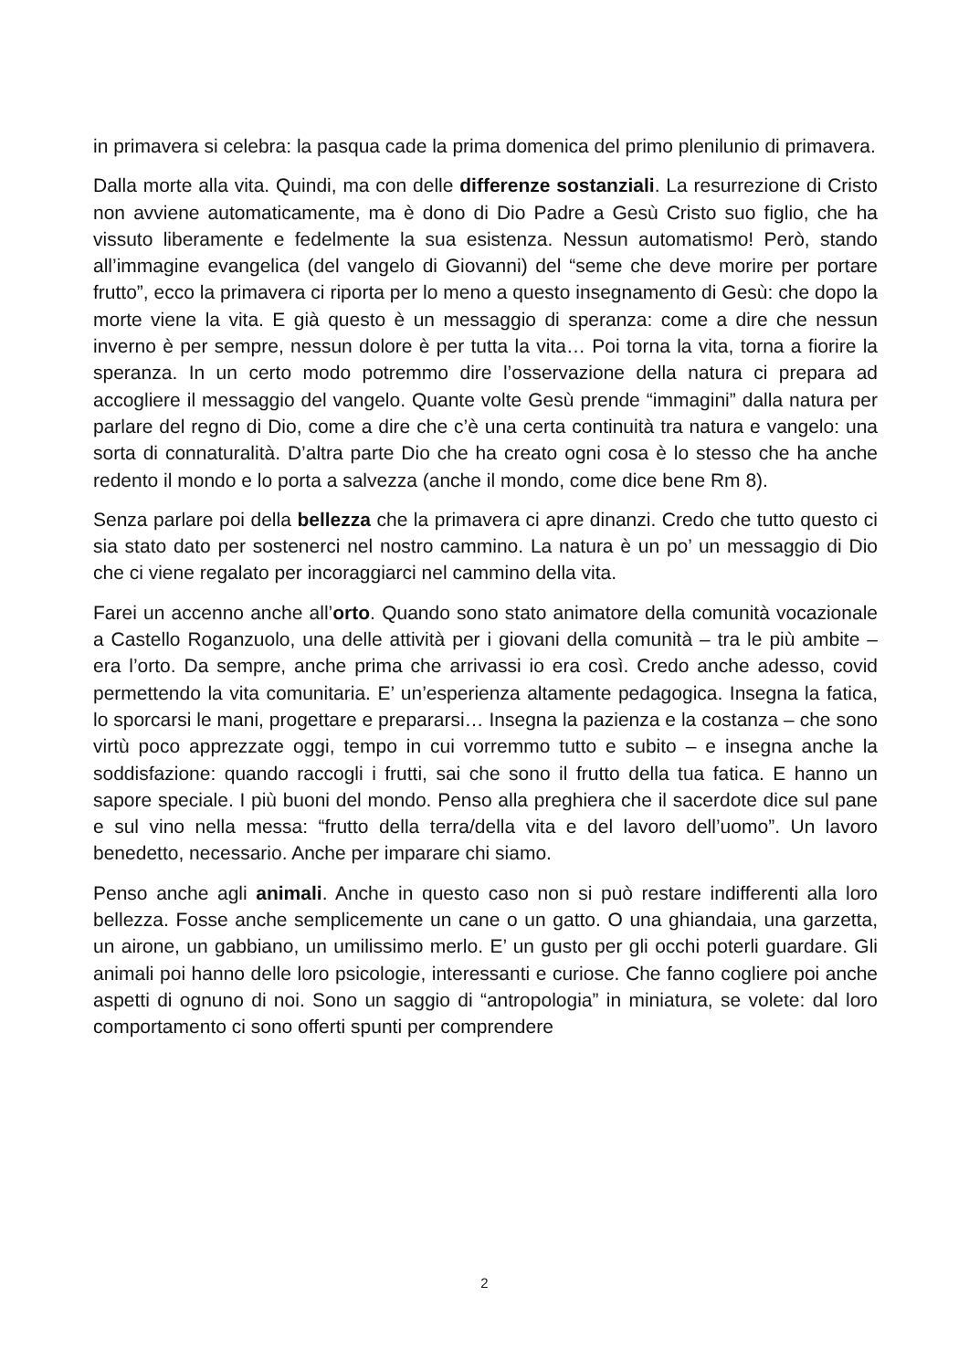in primavera si celebra: la pasqua cade la prima domenica del primo plenilunio di primavera.
Dalla morte alla vita. Quindi, ma con delle differenze sostanziali. La resurrezione di Cristo non avviene automaticamente, ma è dono di Dio Padre a Gesù Cristo suo figlio, che ha vissuto liberamente e fedelmente la sua esistenza. Nessun automatismo! Però, stando all’immagine evangelica (del vangelo di Giovanni) del “seme che deve morire per portare frutto”, ecco la primavera ci riporta per lo meno a questo insegnamento di Gesù: che dopo la morte viene la vita. E già questo è un messaggio di speranza: come a dire che nessun inverno è per sempre, nessun dolore è per tutta la vita… Poi torna la vita, torna a fiorire la speranza. In un certo modo potremmo dire l’osservazione della natura ci prepara ad accogliere il messaggio del vangelo. Quante volte Gesù prende “immagini” dalla natura per parlare del regno di Dio, come a dire che c’è una certa continuità tra natura e vangelo: una sorta di connaturalità. D’altra parte Dio che ha creato ogni cosa è lo stesso che ha anche redento il mondo e lo porta a salvezza (anche il mondo, come dice bene Rm 8).
Senza parlare poi della bellezza che la primavera ci apre dinanzi. Credo che tutto questo ci sia stato dato per sostenerci nel nostro cammino. La natura è un po’ un messaggio di Dio che ci viene regalato per incoraggiarci nel cammino della vita.
Farei un accenno anche all’orto. Quando sono stato animatore della comunità vocazionale a Castello Roganzuolo, una delle attività per i giovani della comunità – tra le più ambite – era l’orto. Da sempre, anche prima che arrivassi io era così. Credo anche adesso, covid permettendo la vita comunitaria. E’ un’esperienza altamente pedagogica. Insegna la fatica, lo sporcarsi le mani, progettare e prepararsi… Insegna la pazienza e la costanza – che sono virtù poco apprezzate oggi, tempo in cui vorremmo tutto e subito – e insegna anche la soddisfazione: quando raccogli i frutti, sai che sono il frutto della tua fatica. E hanno un sapore speciale. I più buoni del mondo. Penso alla preghiera che il sacerdote dice sul pane e sul vino nella messa: “frutto della terra/della vita e del lavoro dell’uomo”. Un lavoro benedetto, necessario. Anche per imparare chi siamo.
Penso anche agli animali. Anche in questo caso non si può restare indifferenti alla loro bellezza. Fosse anche semplicemente un cane o un gatto. O una ghiandaia, una garzetta, un airone, un gabbiano, un umilissimo merlo. E’ un gusto per gli occhi poterli guardare. Gli animali poi hanno delle loro psicologie, interessanti e curiose. Che fanno cogliere poi anche aspetti di ognuno di noi. Sono un saggio di “antropologia” in miniatura, se volete: dal loro comportamento ci sono offerti spunti per comprendere
2